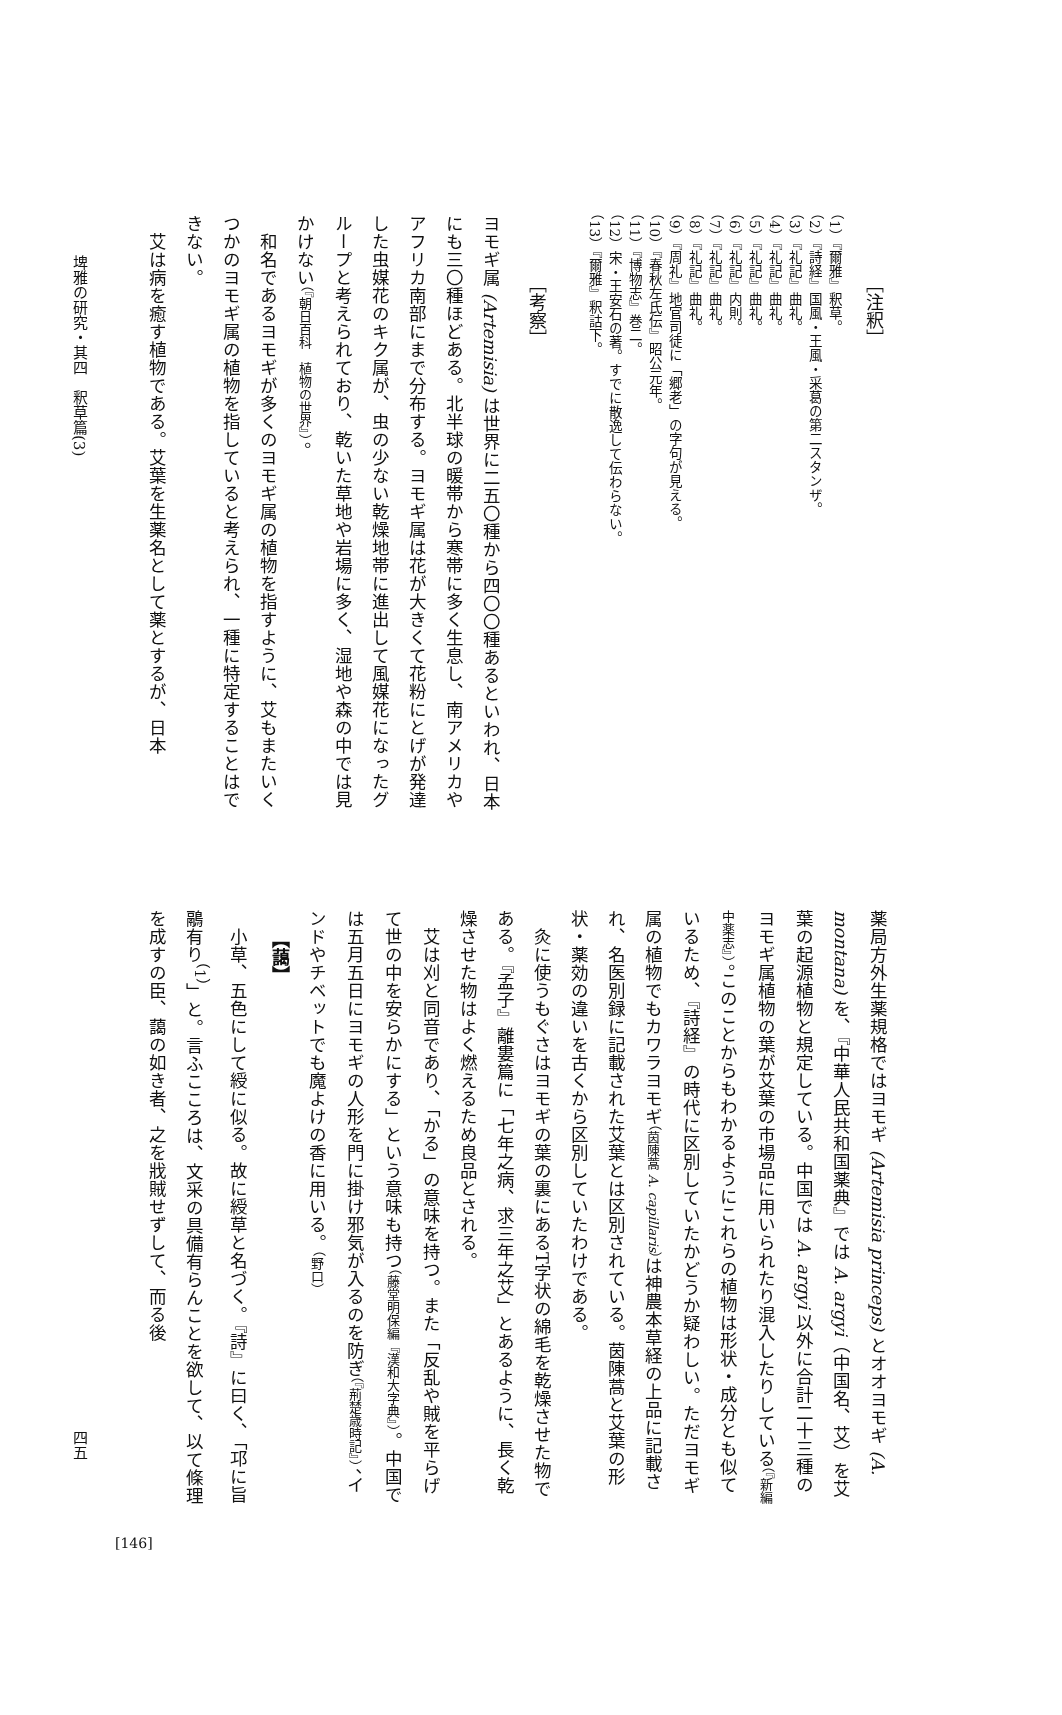［注釈］
（1）『爾雅』釈草。
（2）『詩経』国風・王風・采葛の第二スタンザ。
（3）『礼記』曲礼。
（4）『礼記』曲礼。
（5）『礼記』曲礼。
（6）『礼記』内則。
（7）『礼記』曲礼。
（8）『礼記』曲礼。
（9）『周礼』地官司徒に「郷老」の字句が見える。
（10）『春秋左氏伝』昭公元年。
（11）『博物志』巻二。
（12）宋・王安石の著。すでに散逸して伝わらない。
（13）『爾雅』釈詁下。
［考察］
ヨモギ属 (Artemisia) は世界に二五〇種から四〇〇種あるといわれ、日本にも三〇種ほどある。北半球の暖帯から寒帯に多く生息し、南アメリカやアフリカ南部にまで分布する。ヨモギ属は花が大きくて花粉にとげが発達した虫媒花のキク属が、虫の少ない乾燥地帯に進出して風媒花になったグループと考えられており、乾いた草地や岩場に多く、湿地や森の中では見かけない（『朝日百科　植物の世界』）。
和名であるヨモギが多くのヨモギ属の植物を指すように、艾もまたいくつかのヨモギ属の植物を指していると考えられ、一種に特定することはできない。
艾は病を癒す植物である。艾葉を生薬名として薬とするが、日本
埤雅の研究・其四　釈草篇(3)
薬局方外生薬規格ではヨモギ (Artemisia princeps) とオオヨモギ (A. montana) を、『中華人民共和国薬典』では A. argyi（中国名、艾）を艾葉の起源植物と規定している。中国では A. argyi 以外に合計二十三種のヨモギ属植物の葉が艾葉の市場品に用いられたり混入したりしている（『新編中薬志』）。このことからもわかるようにこれらの植物は形状・成分とも似ているため、『詩経』の時代に区別していたかどうか疑わしい。ただヨモギ属の植物でもカワラヨモギ（茵陳蒿 A. capillaris）は神農本草経の上品に記載され、名医別録に記載された艾葉とは区別されている。茵陳蒿と艾葉の形状・薬効の違いを古くから区別していたわけである。
灸に使うもぐさはヨモギの葉の裏にあるT字状の綿毛を乾燥させた物である。『孟子』離婁篇に「七年之病、求三年之艾」とあるように、長く乾燥させた物はよく燃えるため良品とされる。
艾は刈と同音であり、「かる」の意味を持つ。また「反乱や賊を平らげて世の中を安らかにする」という意味も持つ（藤堂明保編『漢和大字典』）。中国では五月五日にヨモギの人形を門に掛け邪気が入るのを防ぎ（『荊楚歳時記』）、インドやチベットでも魔よけの香に用いる。（野口）
【藹】
小草、五色にして綬に似る。故に綬草と名づく。『詩』に曰く、「邛に旨鷊有り<sup>（1）</sup>」と。言ふこころは、文采の具備有らんことを欲して、以て條理を成すの臣、藹の如き者、之を戕賊せずして、而る後
四五
[146]